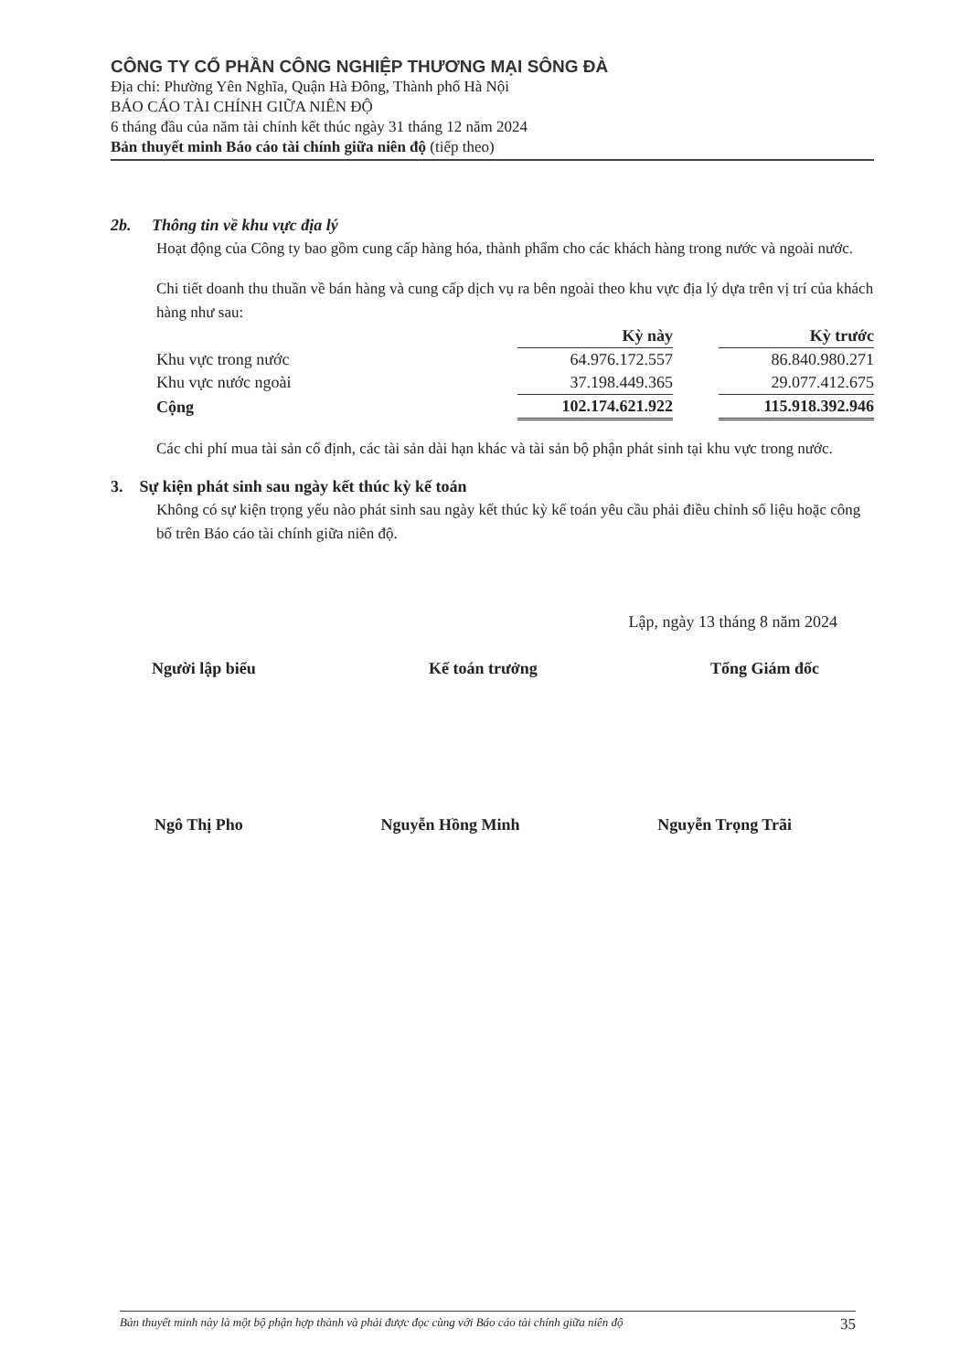CÔNG TY CỔ PHẦN CÔNG NGHIỆP THƯƠNG MẠI SÔNG ĐÀ
Địa chỉ: Phường Yên Nghĩa, Quận Hà Đông, Thành phố Hà Nội
BÁO CÁO TÀI CHÍNH GIỮA NIÊN ĐỘ
6 tháng đầu của năm tài chính kết thúc ngày 31 tháng 12 năm 2024
Bản thuyết minh Báo cáo tài chính giữa niên độ (tiếp theo)
2b. Thông tin về khu vực địa lý
Hoạt động của Công ty bao gồm cung cấp hàng hóa, thành phẩm cho các khách hàng trong nước và ngoài nước.
Chi tiết doanh thu thuần về bán hàng và cung cấp dịch vụ ra bên ngoài theo khu vực địa lý dựa trên vị trí của khách hàng như sau:
| | Kỳ này | | Kỳ trước |
| Khu vực trong nước | 64.976.172.557 | | 86.840.980.271 |
| Khu vực nước ngoài | 37.198.449.365 | | 29.077.412.675 |
| Cộng | 102.174.621.922 | | 115.918.392.946 |
Các chi phí mua tài sản cố định, các tài sản dài hạn khác và tài sản bộ phận phát sinh tại khu vực trong nước.
3. Sự kiện phát sinh sau ngày kết thúc kỳ kế toán
Không có sự kiện trọng yếu nào phát sinh sau ngày kết thúc kỳ kế toán yêu cầu phải điều chỉnh số liệu hoặc công bố trên Báo cáo tài chính giữa niên độ.
Lập, ngày 13 tháng 8 năm 2024
Người lập biểu Kế toán trưởng Tổng Giám đốc
Ngô Thị Pho Nguyễn Hồng Minh Nguyễn Trọng Trãi
Bản thuyết minh này là một bộ phận hợp thành và phải được đọc cùng với Báo cáo tài chính giữa niên độ 35